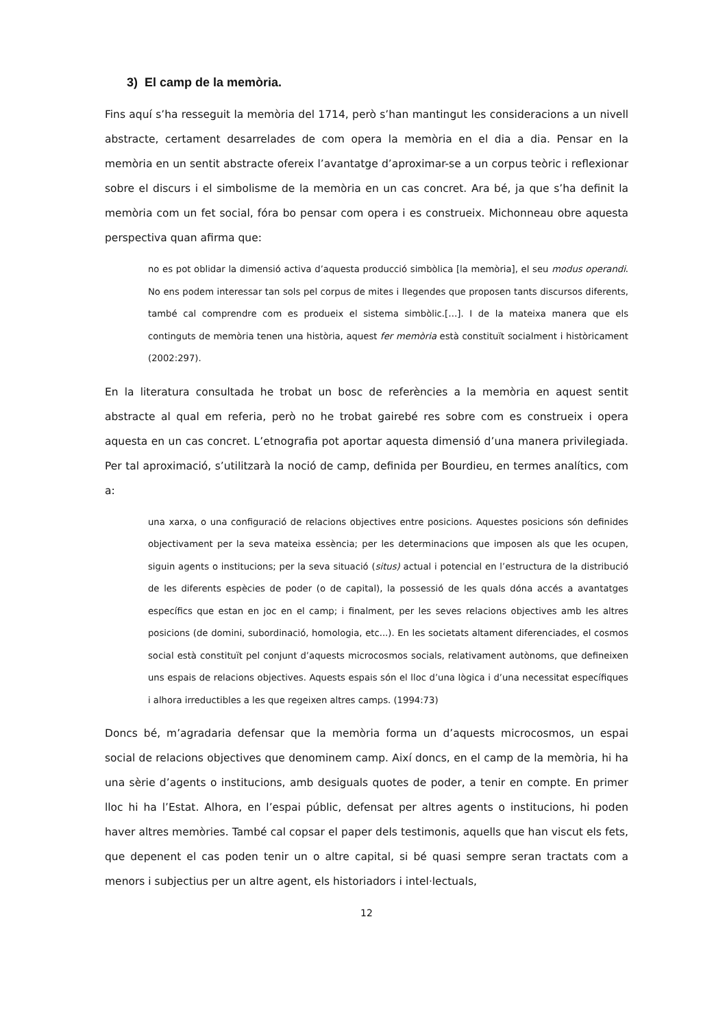3) El camp de la memòria.
Fins aquí s’ha resseguit la memòria del 1714, però s’han mantingut les consideracions a un nivell abstracte, certament desarrelades de com opera la memòria en el dia a dia. Pensar en la memòria en un sentit abstracte ofereix l’avantatge d’aproximar-se a un corpus teòric i reflexionar sobre el discurs i el simbolisme de la memòria en un cas concret. Ara bé, ja que s’ha definit la memòria com un fet social, fóra bo pensar com opera i es construeix. Michonneau obre aquesta perspectiva quan afirma que:
no es pot oblidar la dimensió activa d’aquesta producció simbòlica [la memòria], el seu modus operandi. No ens podem interessar tan sols pel corpus de mites i llegendes que proposen tants discursos diferents, també cal comprendre com es produeix el sistema simbòlic.[…]. I de la mateixa manera que els continguts de memòria tenen una història, aquest fer memòria està constituït socialment i històricament (2002:297).
En la literatura consultada he trobat un bosc de referències a la memòria en aquest sentit abstracte al qual em referia, però no he trobat gairebé res sobre com es construeix i opera aquesta en un cas concret. L’etnografia pot aportar aquesta dimensió d’una manera privilegiada. Per tal aproximació, s’utilitzarà la noció de camp, definida per Bourdieu, en termes analítics, com a:
una xarxa, o una configuració de relacions objectives entre posicions. Aquestes posicions són definides objectivament per la seva mateixa essència; per les determinacions que imposen als que les ocupen, siguin agents o institucions; per la seva situació (situs) actual i potencial en l’estructura de la distribució de les diferents espècies de poder (o de capital), la possessió de les quals dóna accés a avantatges específics que estan en joc en el camp; i finalment, per les seves relacions objectives amb les altres posicions (de domini, subordinació, homologia, etc...). En les societats altament diferenciades, el cosmos social està constituït pel conjunt d’aquests microcosmos socials, relativament autònoms, que defineixen uns espais de relacions objectives. Aquests espais són el lloc d’una lògica i d’una necessitat específiques i alhora irreductibles a les que regeixen altres camps. (1994:73)
Doncs bé, m’agradaria defensar que la memòria forma un d’aquests microcosmos, un espai social de relacions objectives que denominem camp. Així doncs, en el camp de la memòria, hi ha una sèrie d’agents o institucions, amb desiguals quotes de poder, a tenir en compte. En primer lloc hi ha l’Estat. Alhora, en l’espai públic, defensat per altres agents o institucions, hi poden haver altres memòries. També cal copsar el paper dels testimonis, aquells que han viscut els fets, que depenent el cas poden tenir un o altre capital, si bé quasi sempre seran tractats com a menors i subjectius per un altre agent, els historiadors i intel·lectuals,
12